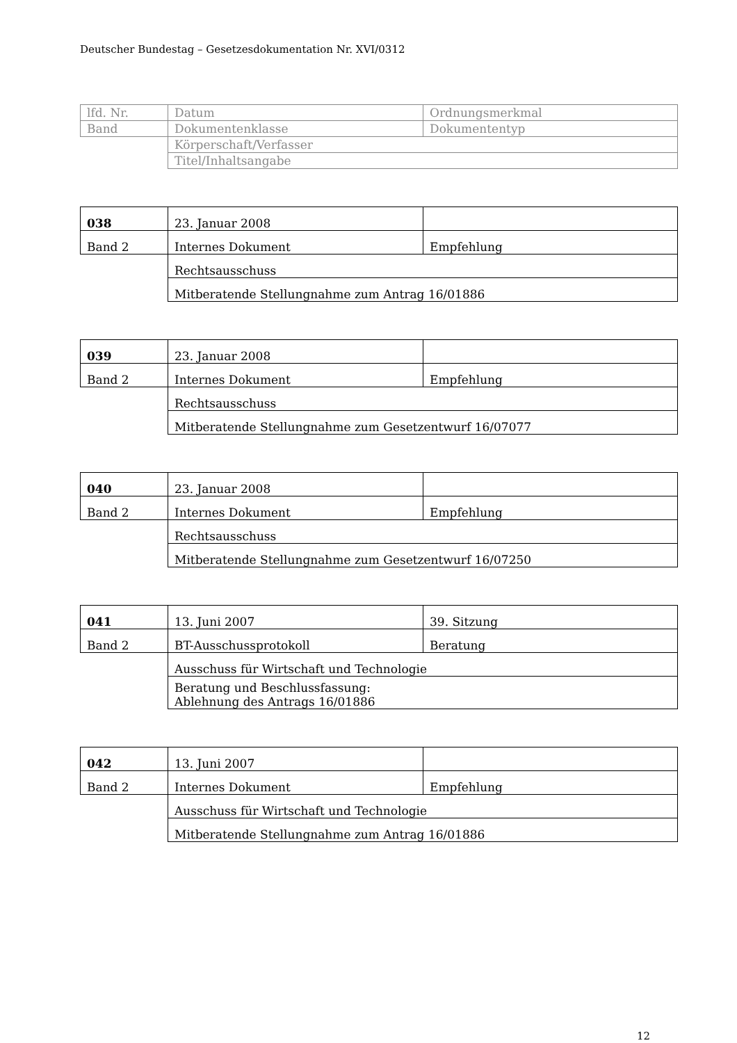Deutscher Bundestag – Gesetzesdokumentation Nr. XVI/0312
| lfd. Nr. | Datum | Ordnungsmerkmal |
| Band | Dokumentenklasse | Dokumententyp |
| | Körperschaft/Verfasser | |
| | Titel/Inhaltsangabe | |
| 038 | 23. Januar 2008 | |
| Band 2 | Internes Dokument | Empfehlung |
| | Rechtsausschuss | |
| | Mitberatende Stellungnahme zum Antrag 16/01886 | |
| 039 | 23. Januar 2008 | |
| Band 2 | Internes Dokument | Empfehlung |
| | Rechtsausschuss | |
| | Mitberatende Stellungnahme zum Gesetzentwurf 16/07077 | |
| 040 | 23. Januar 2008 | |
| Band 2 | Internes Dokument | Empfehlung |
| | Rechtsausschuss | |
| | Mitberatende Stellungnahme zum Gesetzentwurf 16/07250 | |
| 041 | 13. Juni 2007 | 39. Sitzung |
| Band 2 | BT-Ausschussprotokoll | Beratung |
| | Ausschuss für Wirtschaft und Technologie | |
| | Beratung und Beschlussfassung: Ablehnung des Antrags 16/01886 | |
| 042 | 13. Juni 2007 | |
| Band 2 | Internes Dokument | Empfehlung |
| | Ausschuss für Wirtschaft und Technologie | |
| | Mitberatende Stellungnahme zum Antrag 16/01886 | |
12